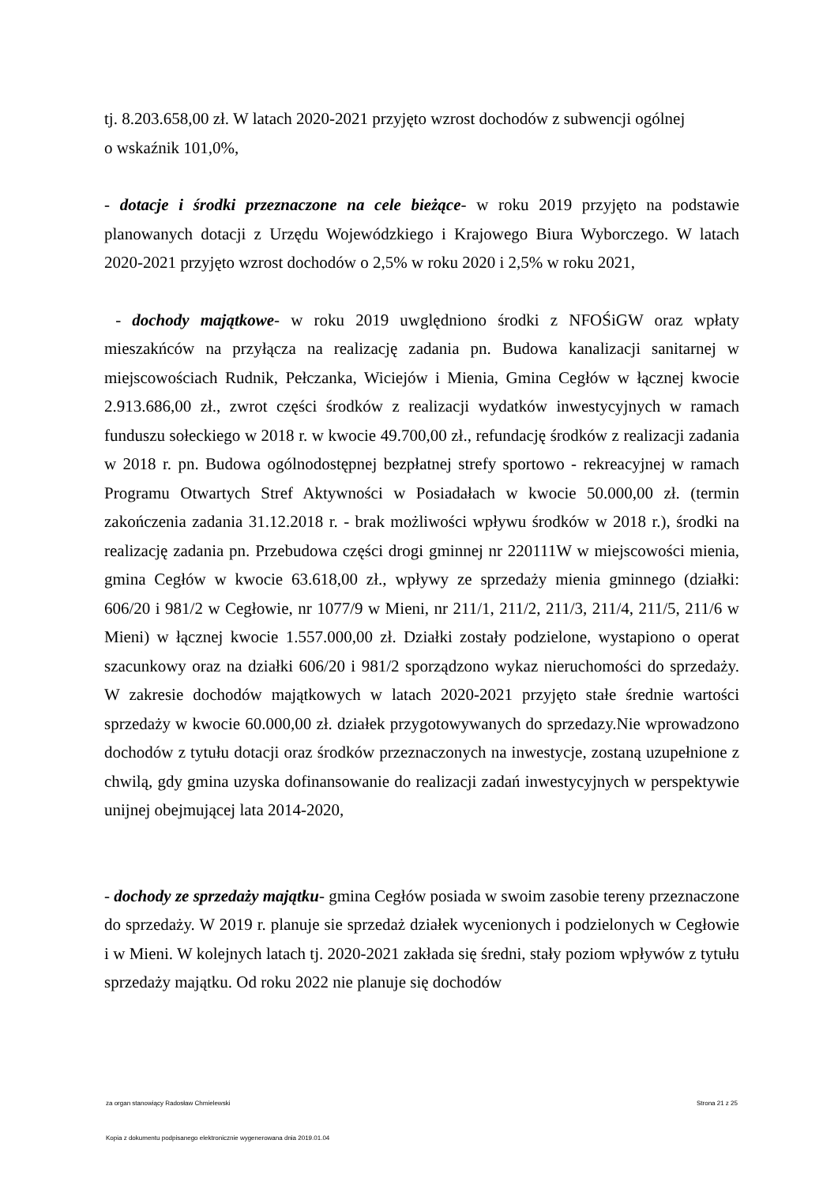tj. 8.203.658,00 zł. W latach 2020-2021 przyjęto wzrost dochodów z subwencji ogólnej
o wskaźnik 101,0%,
- dotacje i środki przeznaczone na cele bieżące- w roku 2019 przyjęto na podstawie planowanych dotacji z Urzędu Wojewódzkiego i Krajowego Biura Wyborczego. W latach 2020-2021 przyjęto wzrost dochodów o 2,5% w roku 2020 i 2,5% w roku 2021,
- dochody majątkowe- w roku 2019 uwględniono środki z NFOŚiGW oraz wpłaty mieszakńców na przyłącza na realizację zadania pn. Budowa kanalizacji sanitarnej w miejscowościach Rudnik, Pełczanka, Wiciejów i Mienia, Gmina Cegłów w łącznej kwocie 2.913.686,00 zł., zwrot części środków z realizacji wydatków inwestycyjnych w ramach funduszu sołeckiego w 2018 r. w kwocie 49.700,00 zł., refundację środków z realizacji zadania w 2018 r. pn. Budowa ogólnodostępnej bezpłatnej strefy sportowo - rekreacyjnej w ramach Programu Otwartych Stref Aktywności w Posiadałach w kwocie 50.000,00 zł. (termin zakończenia zadania 31.12.2018 r. - brak możliwości wpływu środków w 2018 r.), środki na realizację zadania pn. Przebudowa części drogi gminnej nr 220111W w miejscowości mienia, gmina Cegłów w kwocie 63.618,00 zł., wpływy ze sprzedaży mienia gminnego (działki: 606/20 i 981/2 w Cegłowie, nr 1077/9 w Mieni, nr 211/1, 211/2, 211/3, 211/4, 211/5, 211/6 w Mieni) w łącznej kwocie 1.557.000,00 zł. Działki zostały podzielone, wystapiono o operat szacunkowy oraz na działki 606/20 i 981/2 sporządzono wykaz nieruchomości do sprzedaży. W zakresie dochodów majątkowych w latach 2020-2021 przyjęto stałe średnie wartości sprzedaży w kwocie 60.000,00 zł. działek przygotowywanych do sprzedazy.Nie wprowadzono dochodów z tytułu dotacji oraz środków przeznaczonych na inwestycje, zostaną uzupełnione z chwilą, gdy gmina uzyska dofinansowanie do realizacji zadań inwestycyjnych w perspektywie unijnej obejmującej lata 2014-2020,
- dochody ze sprzedaży majątku- gmina Cegłów posiada w swoim zasobie tereny przeznaczone do sprzedaży. W 2019 r. planuje sie sprzedaż działek wycenionych i podzielonych w Cegłowie i w Mieni. W kolejnych latach tj. 2020-2021 zakłada się średni, stały poziom wpływów z tytułu sprzedaży majątku. Od roku 2022 nie planuje się dochodów
za organ stanowiący Radosław Chmielewski Strona 21 z 25
Kopia z dokumentu podpisanego elektronicznie wygenerowana dnia 2019.01.04